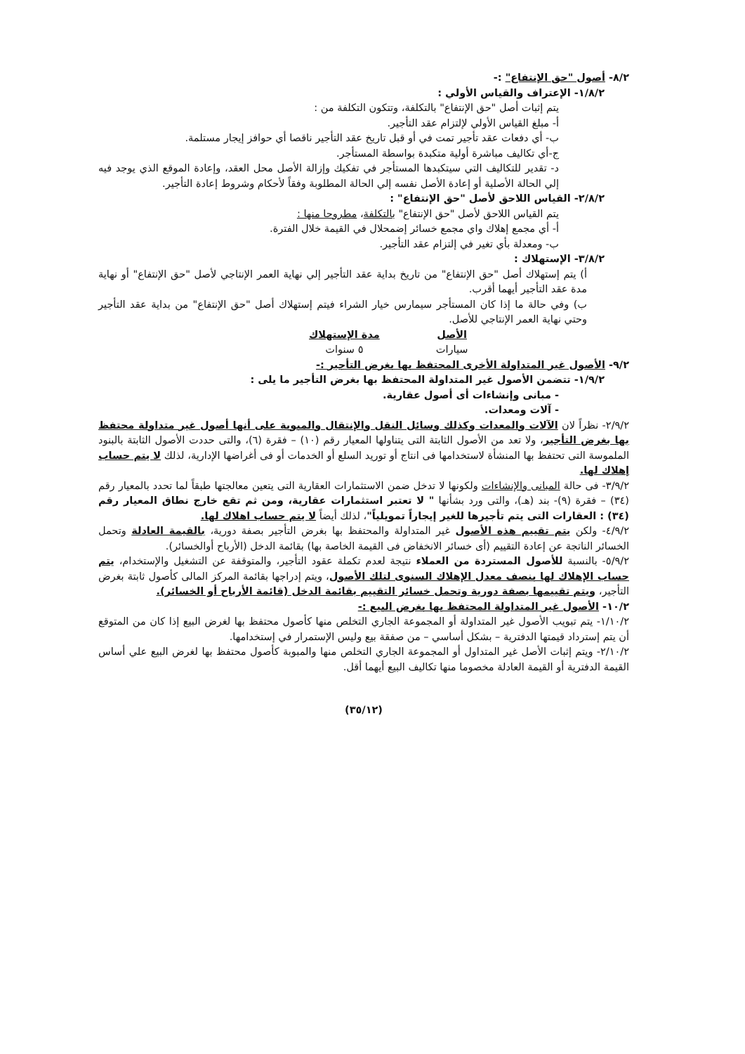٨/٢- أصول "حق الإنتفاع" :-
١/٨/٢- الإعتراف والقياس الأولي :
يتم إثبات أصل "حق الإنتفاع" بالتكلفة، وتتكون التكلفة من :
أ- مبلغ القياس الأولي لإلتزام عقد التأجير.
ب- أي دفعات عقد تأجير تمت في أو قبل تاريخ عقد التأجير ناقصا أي حوافز إيجار مستلمة.
ج-أي تكاليف مباشرة أولية متكبدة بواسطة المستأجر.
د- تقدير للتكاليف التي سيتكبدها المستأجر في تفكيك وإزالة الأصل محل العقد، وإعادة الموقع الذي يوجد فيه إلي الحالة الأصلية أو إعادة الأصل نفسه إلي الحالة المطلوبة وفقاً لأحكام وشروط إعادة التأجير.
٢/٨/٢- القياس اللاحق لأصل "حق الإنتفاع" :
يتم القياس اللاحق لأصل "حق الإنتفاع" بالتكلفة، مطروحا منها :
أ- أي مجمع إهلاك واي مجمع خسائر إضمحلال في القيمة خلال الفترة.
ب- ومعدلة بأي تغير في إلتزام عقد التأجير.
٣/٨/٢- الإستهلاك :
أ) يتم إستهلاك أصل "حق الإنتفاع" من تاريخ بداية عقد التأجير إلي نهاية العمر الإنتاجي لأصل "حق الإنتفاع" أو نهاية مدة عقد التأجير أيهما أقرب.
ب) وفي حالة ما إذا كان المستأجر سيمارس خيار الشراء فيتم إستهلاك أصل "حق الإنتفاع" من بداية عقد التأجير وحتي نهاية العمر الإنتاجي للأصل.
| الأصل | مدة الإستهلاك |
| --- | --- |
| سيارات | ٥ سنوات |
٩/٢- الأصول غير المتداولة الأخرى المحتفظ بها بغرض التأجير :-
١/٩/٢- تتضمن الأصول غير المتداولة المحتفظ بها بغرض التأجير ما يلى :
- مبانى وإنشاءات أى أصول عقارية.
- آلات ومعدات.
٢/٩/٢- نظراً لان الآلات والمعدات وكذلك وسائل النقل والإنتقال والمبوبة على أنها أصول غير متداولة محتفظ بها بغرض التأجير، ولا تعد من الأصول الثابتة التى يتناولها المعيار رقم (١٠) – فقرة (٦)، والتى حددت الأصول الثابتة بالبنود الملموسة التى تحتفظ بها المنشأة لاستخدامها فى انتاج أو توريد السلع أو الخدمات أو فى أغراضها الإدارية، لذلك لا يتم حساب إهلاك لها.
٣/٩/٢- فى حالة المبانى والإنشاءات ولكونها لا تدخل ضمن الاستثمارات العقارية التى يتعين معالجتها طبقاً لما تحدد بالمعيار رقم (٣٤) – فقرة (٩)- بند (هـ)، والتى ورد بشأنها " لا تعتبر استثمارات عقارية، ومن ثم تقع خارج نطاق المعيار رقم (٣٤) : العقارات التى يتم تأجيرها للغير إيجاراً تمويلياً"، لذلك أيضاً لا يتم حساب اهلاك لها.
٤/٩/٢- ولكن يتم تقييم هذه الأصول غير المتداولة والمحتفظ بها بغرض التأجير بصفة دورية، بالقيمة العادلة وتحمل الخسائر الناتجة عن إعادة التقييم (أى خسائر الانخفاض فى القيمة الخاصة بها) بقائمة الدخل (الأرباح أوالخسائر).
٥/٩/٢- بالنسبة للأصول المستردة من العملاء نتيجة لعدم تكملة عقود التأجير، والمتوقفة عن التشغيل والإستخدام، يتم حساب الإهلاك لها بنصف معدل الإهلاك السنوى لتلك الأصول، ويتم إدراجها بقائمة المركز المالى كأصول ثابتة بغرض التأجير، ويتم تقييمها بصفة دورية وتحمل خسائر التقييم بقائمة الدخل (قائمة الأرباح أو الخسائر).
١٠/٢- الأصول غير المتداولة المحتفظ بها بغرض البيع :-
١/١٠/٢- يتم تبويب الأصول غير المتداولة أو المجموعة الجاري التخلص منها كأصول محتفظ بها لغرض البيع إذا كان من المتوقع أن يتم إسترداد قيمتها الدفترية – بشكل أساسي – من صفقة بيع وليس الإستمرار في إستخدامها.
٢/١٠/٢- ويتم إثبات الأصل غير المتداول أو المجموعة الجاري التخلص منها والمبوبة كأصول محتفظ بها لغرض البيع علي أساس القيمة الدفترية أو القيمة العادلة مخصوما منها تكاليف البيع أيهما أقل.
(٣٥/١٢)